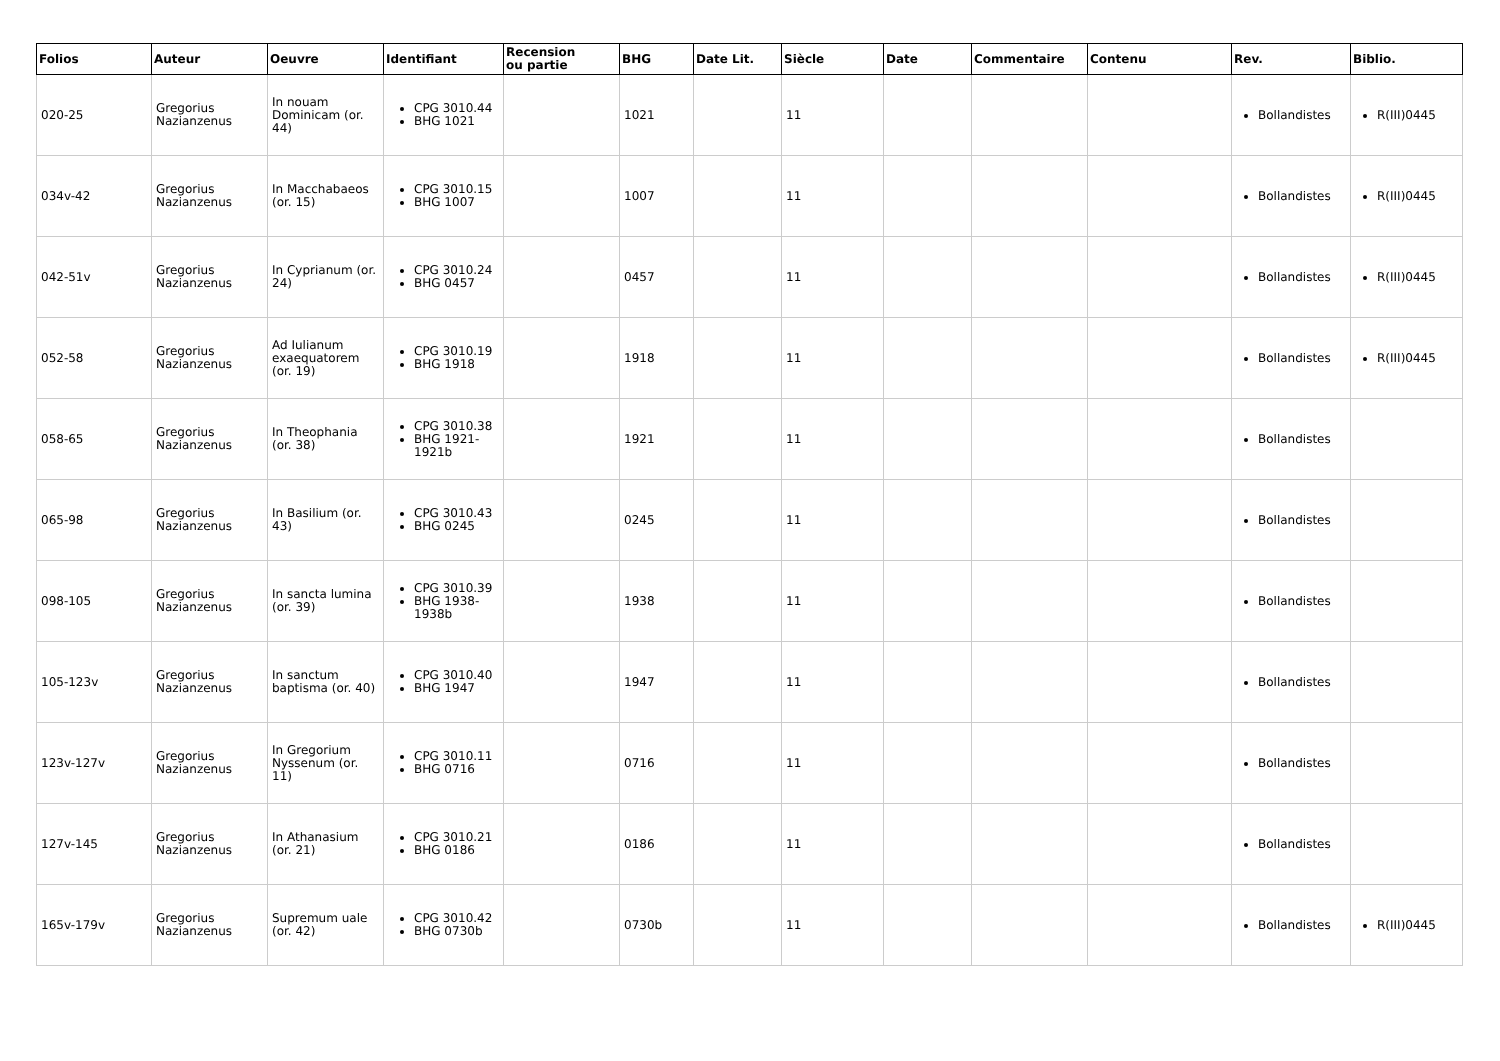| Folios | Auteur | Oeuvre | Identifiant | Recension ou partie | BHG | Date Lit. | Siècle | Date | Commentaire | Contenu | Rev. | Biblio. |
| --- | --- | --- | --- | --- | --- | --- | --- | --- | --- | --- | --- | --- |
| 020-25 | Gregorius Nazianzenus | In nouam Dominicam (or. 44) | CPG 3010.44 BHG 1021 | | 1021 | | 11 | | | | Bollandistes | R(III)0445 |
| 034v-42 | Gregorius Nazianzenus | In Macchabaeos (or. 15) | CPG 3010.15 BHG 1007 | | 1007 | | 11 | | | | Bollandistes | R(III)0445 |
| 042-51v | Gregorius Nazianzenus | In Cyprianum (or. 24) | CPG 3010.24 BHG 0457 | | 0457 | | 11 | | | | Bollandistes | R(III)0445 |
| 052-58 | Gregorius Nazianzenus | Ad Iulianum exaequatorem (or. 19) | CPG 3010.19 BHG 1918 | | 1918 | | 11 | | | | Bollandistes | R(III)0445 |
| 058-65 | Gregorius Nazianzenus | In Theophania (or. 38) | CPG 3010.38 BHG 1921-1921b | | 1921 | | 11 | | | | Bollandistes | |
| 065-98 | Gregorius Nazianzenus | In Basilium (or. 43) | CPG 3010.43 BHG 0245 | | 0245 | | 11 | | | | Bollandistes | |
| 098-105 | Gregorius Nazianzenus | In sancta lumina (or. 39) | CPG 3010.39 BHG 1938-1938b | | 1938 | | 11 | | | | Bollandistes | |
| 105-123v | Gregorius Nazianzenus | In sanctum baptisma (or. 40) | CPG 3010.40 BHG 1947 | | 1947 | | 11 | | | | Bollandistes | |
| 123v-127v | Gregorius Nazianzenus | In Gregorium Nyssenum (or. 11) | CPG 3010.11 BHG 0716 | | 0716 | | 11 | | | | Bollandistes | |
| 127v-145 | Gregorius Nazianzenus | In Athanasium (or. 21) | CPG 3010.21 BHG 0186 | | 0186 | | 11 | | | | Bollandistes | |
| 165v-179v | Gregorius Nazianzenus | Supremum uale (or. 42) | CPG 3010.42 BHG 0730b | | 0730b | | 11 | | | | Bollandistes | R(III)0445 |